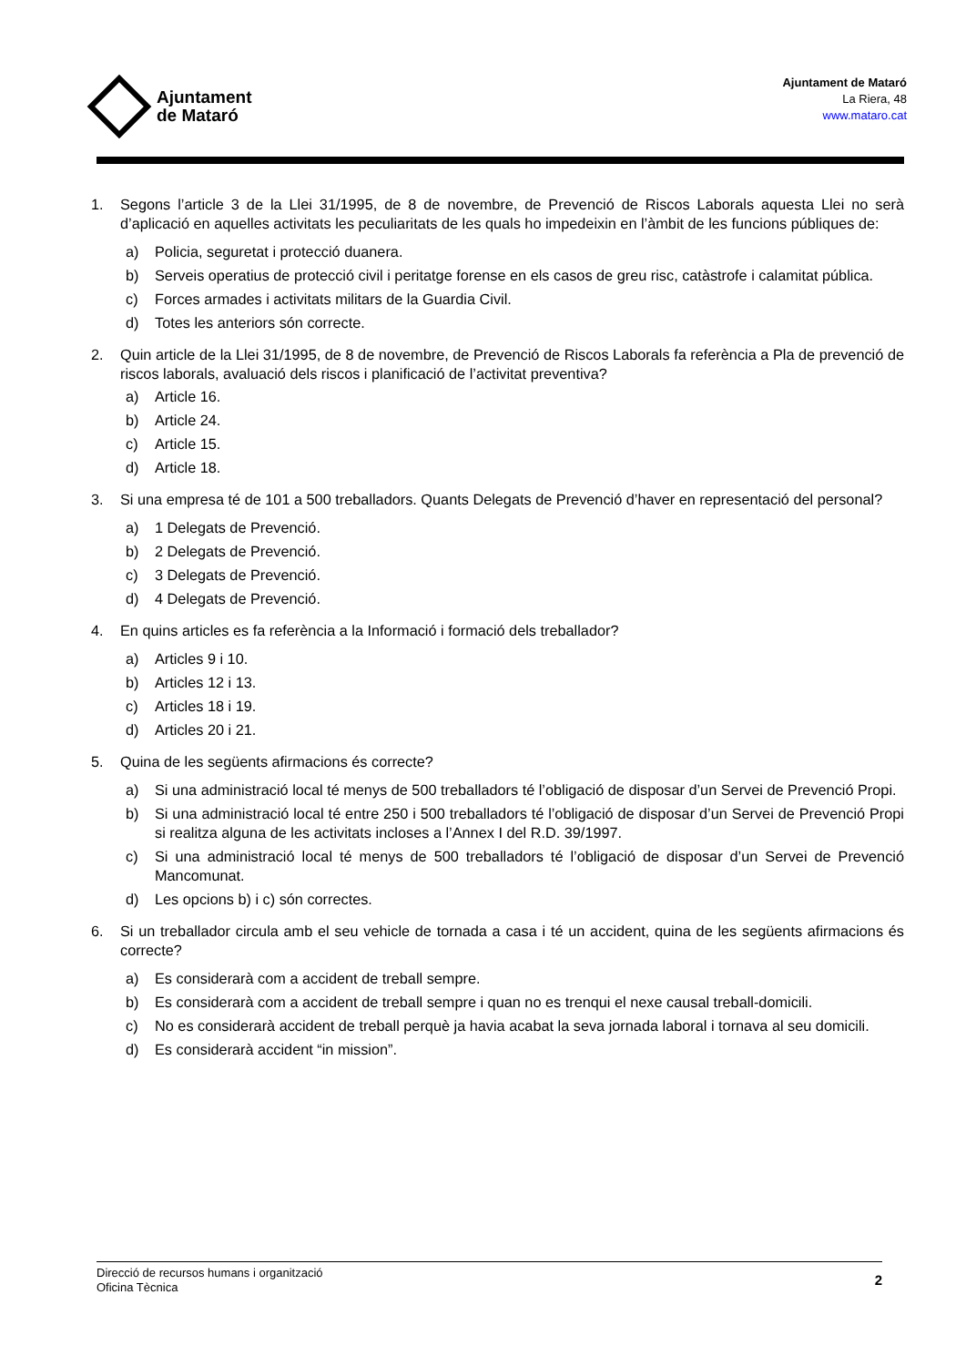Ajuntament
de Mataró
Ajuntament de Mataró
La Riera, 48
www.mataro.cat
1. Segons l’article 3 de la Llei 31/1995, de 8 de novembre, de Prevenció de Riscos Laborals aquesta Llei no serà d’aplicació en aquelles activitats les peculiaritats de les quals ho impedeixin en l’àmbit de les funcions públiques de:
a) Policia, seguretat i protecció duanera.
b) Serveis operatius de protecció civil i peritatge forense en els casos de greu risc, catàstrofe i calamitat pública.
c) Forces armades i activitats militars de la Guardia Civil.
d) Totes les anteriors són correcte.
2. Quin article de la Llei 31/1995, de 8 de novembre, de Prevenció de Riscos Laborals fa referència a Pla de prevenció de riscos laborals, avaluació dels riscos i planificació de l’activitat preventiva?
a) Article 16.
b) Article 24.
c) Article 15.
d) Article 18.
3. Si una empresa té de 101 a 500 treballadors. Quants Delegats de Prevenció d’haver en representació del personal?
a) 1 Delegats de Prevenció.
b) 2 Delegats de Prevenció.
c) 3 Delegats de Prevenció.
d) 4 Delegats de Prevenció.
4. En quins articles es fa referència a la Informació i formació dels treballador?
a) Articles 9 i 10.
b) Articles 12 i 13.
c) Articles 18 i 19.
d) Articles 20 i 21.
5. Quina de les següents afirmacions és correcte?
a) Si una administració local té menys de 500 treballadors té l’obligació de disposar d’un Servei de Prevenció Propi.
b) Si una administració local té entre 250 i 500 treballadors té l’obligació de disposar d’un Servei de Prevenció Propi si realitza alguna de les activitats incloses a l’Annex I del R.D. 39/1997.
c) Si una administració local té menys de 500 treballadors té l’obligació de disposar d’un Servei de Prevenció Mancomunat.
d) Les opcions b) i c) són correctes.
6. Si un treballador circula amb el seu vehicle de tornada a casa i té un accident, quina de les següents afirmacions és correcte?
a) Es considerarà com a accident de treball sempre.
b) Es considerarà com a accident de treball sempre i quan no es trenqui el nexe causal treball-domicili.
c) No es considerarà accident de treball perquè ja havia acabat la seva jornada laboral i tornava al seu domicili.
d) Es considerarà accident “in mission”.
Direcció de recursos humans i organització
Oficina Tècnica
2